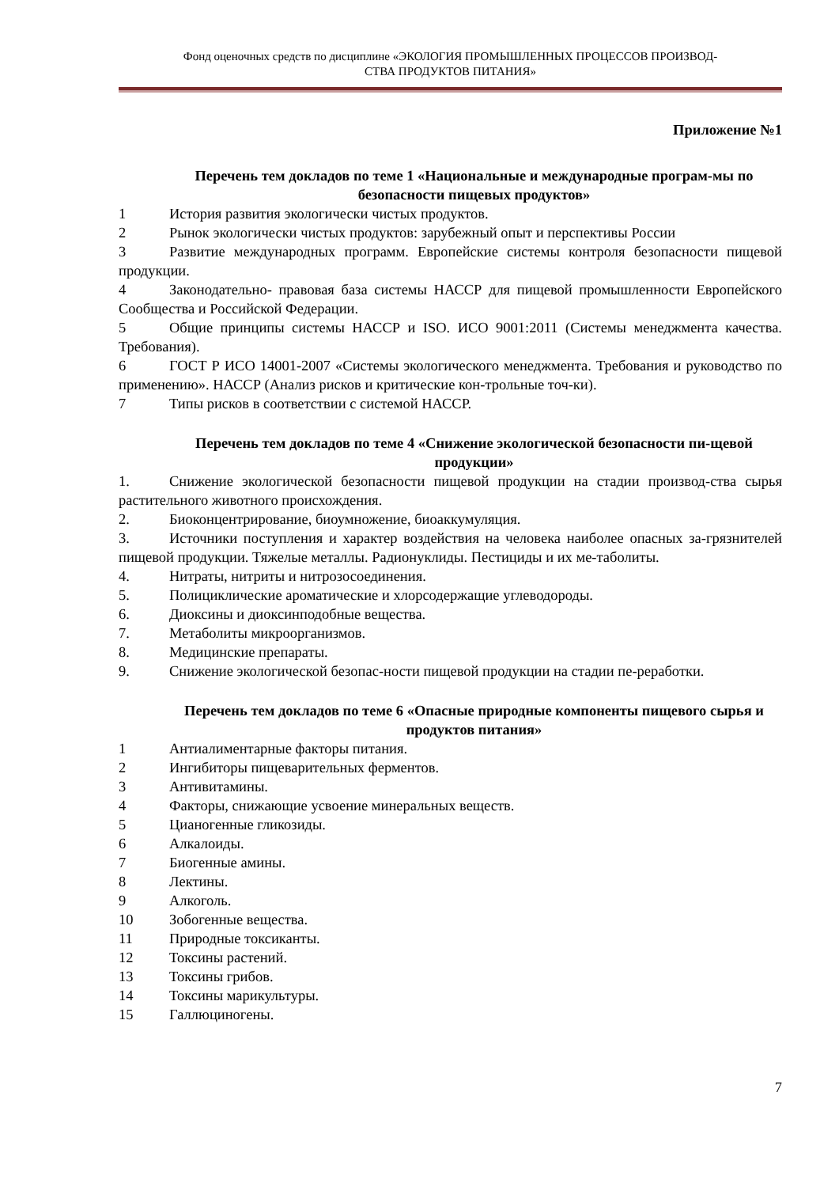Фонд оценочных средств по дисциплине «ЭКОЛОГИЯ ПРОМЫШЛЕННЫХ ПРОЦЕССОВ ПРОИЗВОД-
СТВА ПРОДУКТОВ ПИТАНИЯ»
Приложение №1
Перечень тем докладов по теме 1 «Национальные и международные програм-мы по безопасности пищевых продуктов»
1 История развития экологически чистых продуктов.
2 Рынок экологически чистых продуктов: зарубежный опыт и перспективы России
3 Развитие международных программ. Европейские системы контроля безопасности пищевой продукции.
4 Законодательно- правовая база системы НАССР для пищевой промышленности Европейского Сообщества и Российской Федерации.
5 Общие принципы системы НАССР и ISO. ИСО 9001:2011 (Системы менеджмента качества. Требования).
6 ГОСТ Р ИСО 14001-2007 «Системы экологического менеджмента. Требования и руководство по применению». НАССР (Анализ рисков и критические кон-трольные точ-ки).
7 Типы рисков в соответствии с системой НАССР.
Перечень тем докладов по теме 4 «Снижение экологической безопасности пи-щевой продукции»
1. Снижение экологической безопасности пищевой продукции на стадии производ-ства сырья растительного животного происхождения.
2. Биоконцентрирование, биоумножение, биоаккумуляция.
3. Источники поступления и характер воздействия на человека наиболее опасных за-грязнителей пищевой продукции. Тяжелые металлы. Радионуклиды. Пестициды и их ме-таболиты.
4. Нитраты, нитриты и нитрозосоединения.
5. Полициклические ароматические и хлорсодержащие углеводороды.
6. Диоксины и диоксинподобные вещества.
7. Метаболиты микроорганизмов.
8. Медицинские препараты.
9. Снижение экологической безопас-ности пищевой продукции на стадии пе-реработки.
Перечень тем докладов по теме 6 «Опасные природные компоненты пищевого сырья и продуктов питания»
1 Антиалиментарные факторы питания.
2 Ингибиторы пищеварительных ферментов.
3 Антивитамины.
4 Факторы, снижающие усвоение минеральных веществ.
5 Цианогенные гликозиды.
6 Алкалоиды.
7 Биогенные амины.
8 Лектины.
9 Алкоголь.
10 Зобогенные вещества.
11 Природные токсиканты.
12 Токсины растений.
13 Токсины грибов.
14 Токсины марикультуры.
15 Галлюциногены.
7